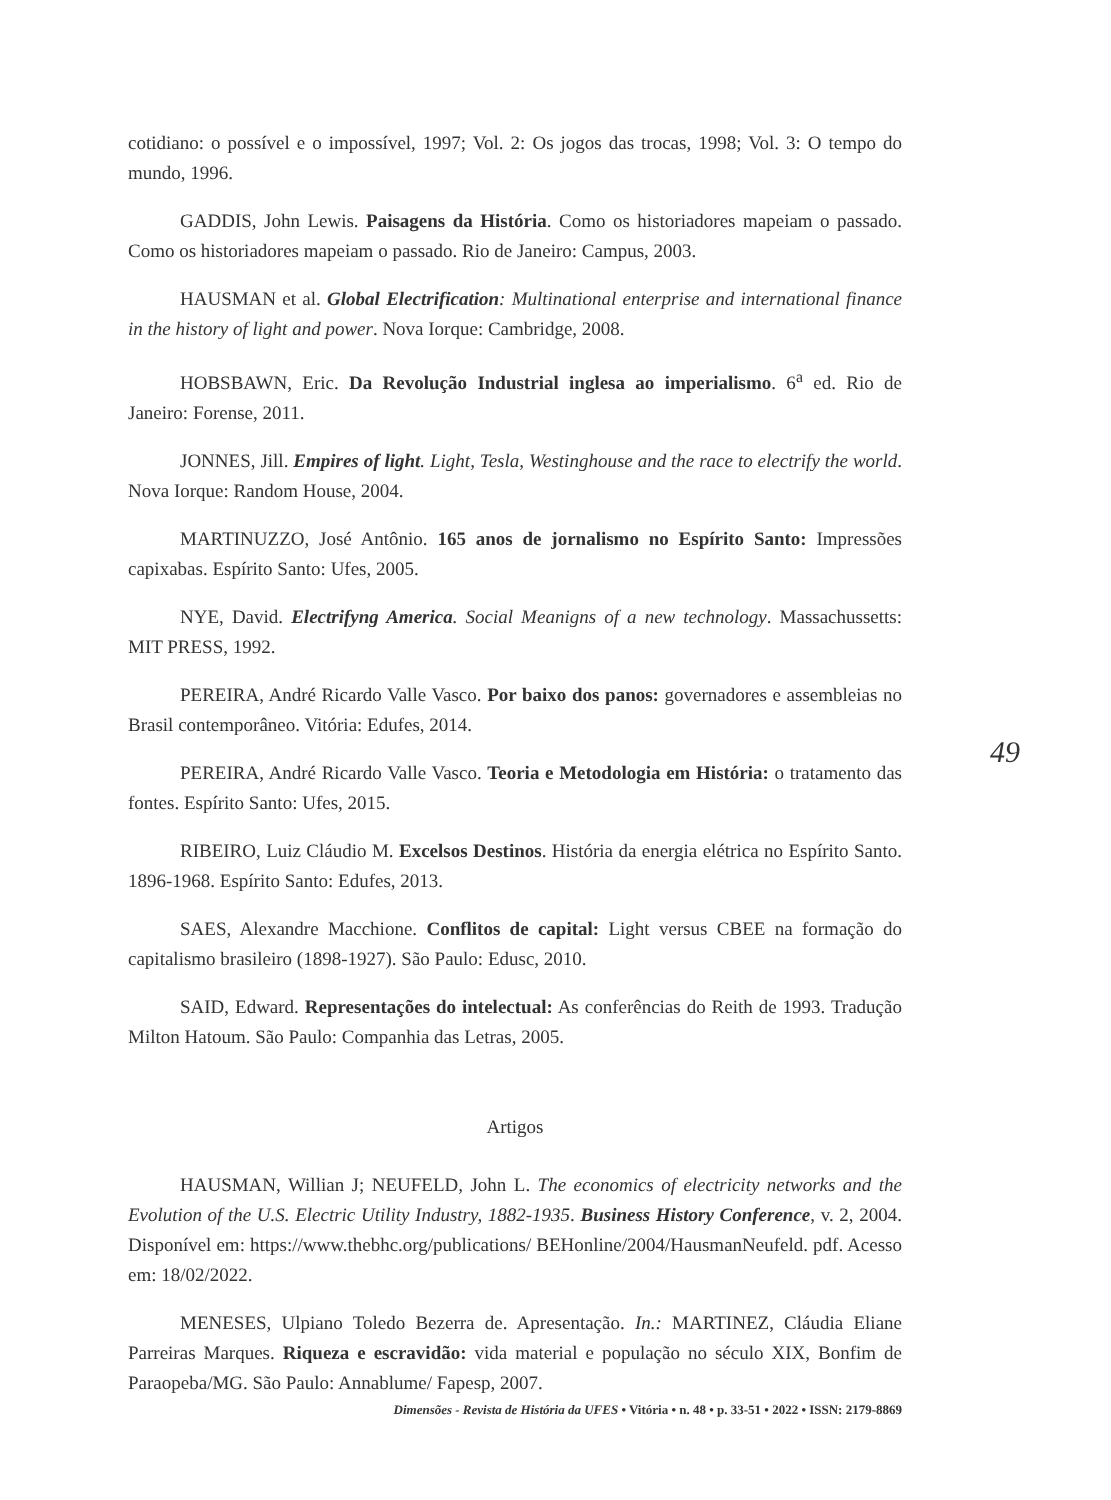cotidiano: o possível e o impossível, 1997; Vol. 2: Os jogos das trocas, 1998; Vol. 3: O tempo do mundo, 1996.
GADDIS, John Lewis. Paisagens da História. Como os historiadores mapeiam o passado. Como os historiadores mapeiam o passado. Rio de Janeiro: Campus, 2003.
HAUSMAN et al. Global Electrification: Multinational enterprise and international finance in the history of light and power. Nova Iorque: Cambridge, 2008.
HOBSBAWN, Eric. Da Revolução Industrial inglesa ao imperialismo. 6<sup>a</sup> ed. Rio de Janeiro: Forense, 2011.
JONNES, Jill. Empires of light. Light, Tesla, Westinghouse and the race to electrify the world. Nova Iorque: Random House, 2004.
MARTINUZZO, José Antônio. 165 anos de jornalismo no Espírito Santo: Impressões capixabas. Espírito Santo: Ufes, 2005.
NYE, David. Electrifyng America. Social Meanigns of a new technology. Massachussetts: MIT PRESS, 1992.
PEREIRA, André Ricardo Valle Vasco. Por baixo dos panos: governadores e assembleias no Brasil contemporâneo. Vitória: Edufes, 2014.
PEREIRA, André Ricardo Valle Vasco. Teoria e Metodologia em História: o tratamento das fontes. Espírito Santo: Ufes, 2015.
RIBEIRO, Luiz Cláudio M. Excelsos Destinos. História da energia elétrica no Espírito Santo. 1896-1968. Espírito Santo: Edufes, 2013.
SAES, Alexandre Macchione. Conflitos de capital: Light versus CBEE na formação do capitalismo brasileiro (1898-1927). São Paulo: Edusc, 2010.
SAID, Edward. Representações do intelectual: As conferências do Reith de 1993. Tradução Milton Hatoum. São Paulo: Companhia das Letras, 2005.
Artigos
HAUSMAN, Willian J; NEUFELD, John L. The economics of electricity networks and the Evolution of the U.S. Electric Utility Industry, 1882-1935. Business History Conference, v. 2, 2004. Disponível em: https://www.thebhc.org/publications/ BEHonline/2004/HausmanNeufeld. pdf. Acesso em: 18/02/2022.
MENESES, Ulpiano Toledo Bezerra de. Apresentação. In.: MARTINEZ, Cláudia Eliane Parreiras Marques. Riqueza e escravidão: vida material e população no século XIX, Bonfim de Paraopeba/MG. São Paulo: Annablume/ Fapesp, 2007.
49
Dimensões - Revista de História da UFES • Vitória • n. 48 • p. 33-51 • 2022 • ISSN: 2179-8869